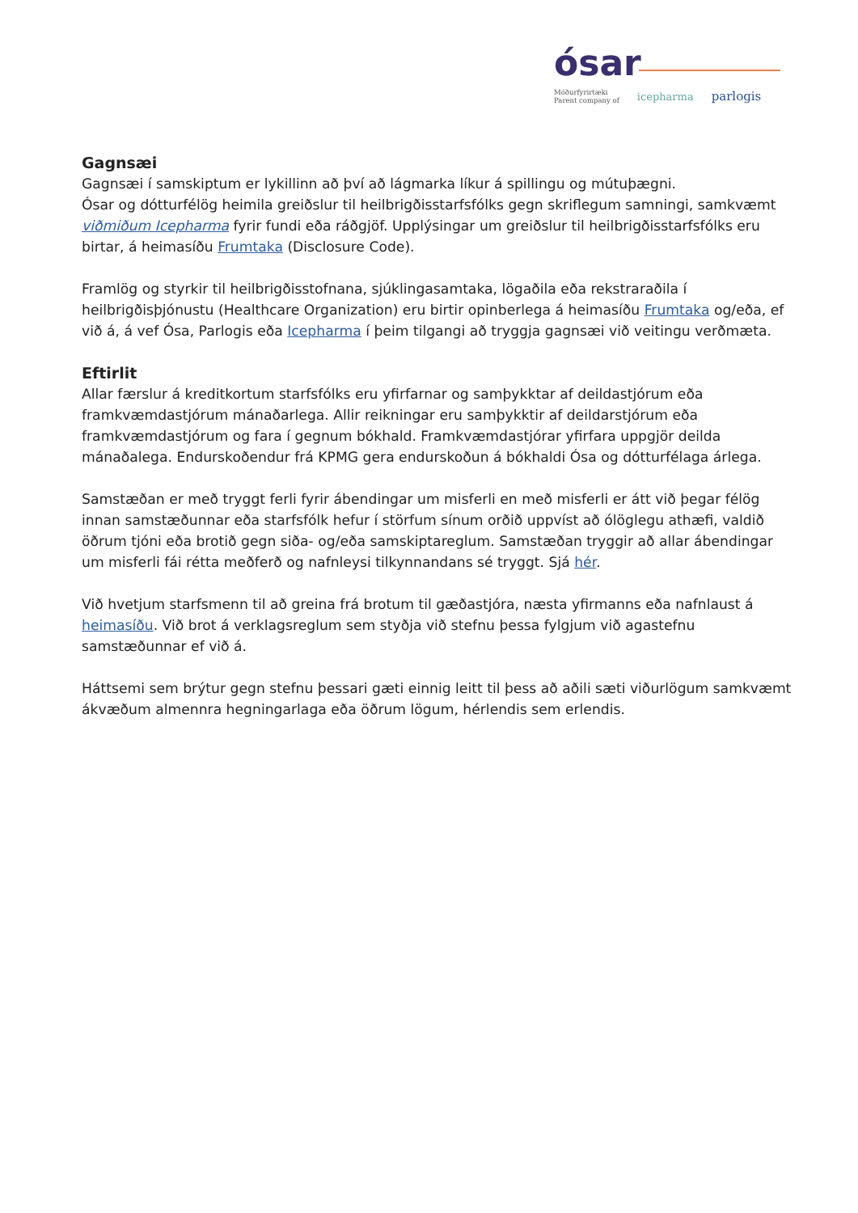ósar
Móðurfyrirtæki
Parent company of icepharma parlogis
Gagnsæi
Gagnsæi í samskiptum er lykillinn að því að lágmarka líkur á spillingu og mútuþægni.
Ósar og dótturfélög heimila greiðslur til heilbrigðisstarfsfólks gegn skriflegum samningi, samkvæmt viðmiðum Icepharma fyrir fundi eða ráðgjöf. Upplýsingar um greiðslur til heilbrigðisstarfsfólks eru birtar, á heimasíðu Frumtaka (Disclosure Code).
Framlög og styrkir til heilbrigðisstofnana, sjúklingasamtaka, lögaðila eða rekstraraðila í heilbrigðisþjónustu (Healthcare Organization) eru birtir opinberlega á heimasíðu Frumtaka og/eða, ef við á, á vef Ósa, Parlogis eða Icepharma í þeim tilgangi að tryggja gagnsæi við veitingu verðmæta.
Eftirlit
Allar færslur á kreditkortum starfsfólks eru yfirfarnar og samþykktar af deildastjórum eða framkvæmdastjórum mánaðarlega. Allir reikningar eru samþykktir af deildarstjórum eða framkvæmdastjórum og fara í gegnum bókhald. Framkvæmdastjórar yfirfara uppgjör deilda mánaðalega. Endurskoðendur frá KPMG gera endurskoðun á bókhaldi Ósa og dótturfélaga árlega.
Samstæðan er með tryggt ferli fyrir ábendingar um misferli en með misferli er átt við þegar félög innan samstæðunnar eða starfsfólk hefur í störfum sínum orðið uppvíst að ólöglegu athæfi, valdið öðrum tjóni eða brotið gegn siða- og/eða samskiptareglum. Samstæðan tryggir að allar ábendingar um misferli fái rétta meðferð og nafnleysi tilkynnandans sé tryggt. Sjá hér.
Við hvetjum starfsmenn til að greina frá brotum til gæðastjóra, næsta yfirmanns eða nafnlaust á heimasíðu. Við brot á verklagsreglum sem styðja við stefnu þessa fylgjum við agastefnu samstæðunnar ef við á.
Háttsemi sem brýtur gegn stefnu þessari gæti einnig leitt til þess að aðili sæti viðurlögum samkvæmt ákvæðum almennra hegningarlaga eða öðrum lögum, hérlendis sem erlendis.